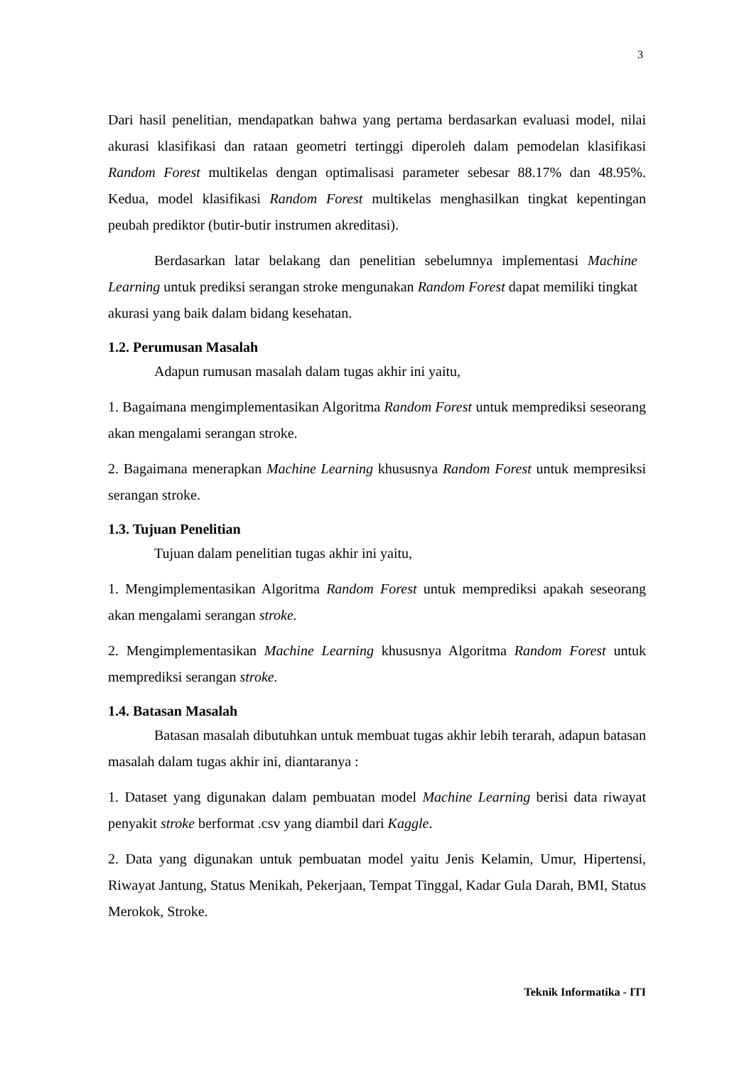3
Dari hasil penelitian, mendapatkan bahwa yang pertama berdasarkan evaluasi model, nilai akurasi klasifikasi dan rataan geometri tertinggi diperoleh dalam pemodelan klasifikasi Random Forest multikelas dengan optimalisasi parameter sebesar 88.17% dan 48.95%. Kedua, model klasifikasi Random Forest multikelas menghasilkan tingkat kepentingan peubah prediktor (butir-butir instrumen akreditasi).
Berdasarkan latar belakang dan penelitian sebelumnya implementasi Machine Learning untuk prediksi serangan stroke mengunakan Random Forest dapat memiliki tingkat akurasi yang baik dalam bidang kesehatan.
1.2. Perumusan Masalah
Adapun rumusan masalah dalam tugas akhir ini yaitu,
1. Bagaimana mengimplementasikan Algoritma Random Forest untuk memprediksi seseorang akan mengalami serangan stroke.
2. Bagaimana menerapkan Machine Learning khususnya Random Forest untuk mempresiksi serangan stroke.
1.3. Tujuan Penelitian
Tujuan dalam penelitian tugas akhir ini yaitu,
1. Mengimplementasikan Algoritma Random Forest untuk memprediksi apakah seseorang akan mengalami serangan stroke.
2. Mengimplementasikan Machine Learning khususnya Algoritma Random Forest untuk memprediksi serangan stroke.
1.4. Batasan Masalah
Batasan masalah dibutuhkan untuk membuat tugas akhir lebih terarah, adapun batasan masalah dalam tugas akhir ini, diantaranya :
1. Dataset yang digunakan dalam pembuatan model Machine Learning berisi data riwayat penyakit stroke berformat .csv yang diambil dari Kaggle.
2. Data yang digunakan untuk pembuatan model yaitu Jenis Kelamin, Umur, Hipertensi, Riwayat Jantung, Status Menikah, Pekerjaan, Tempat Tinggal, Kadar Gula Darah, BMI, Status Merokok, Stroke.
Teknik Informatika - ITI